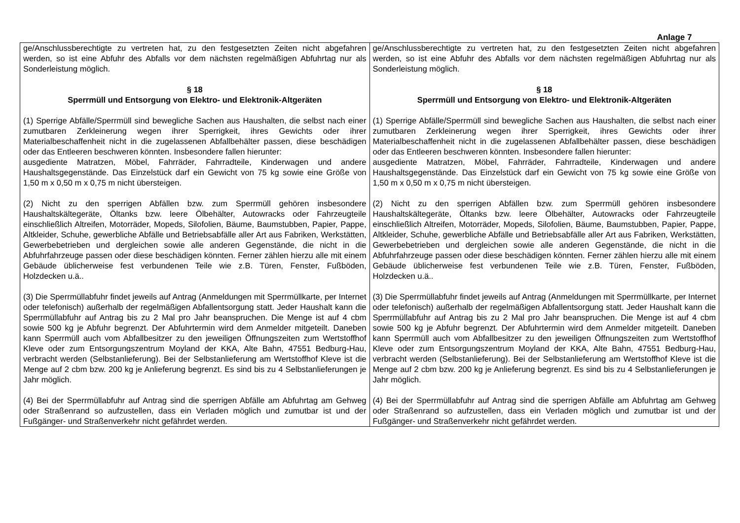Anlage 7
| ge/Anschlussberechtigte zu vertreten hat, zu den festgesetzten Zeiten nicht abgefahren werden, so ist eine Abfuhr des Abfalls vor dem nächsten regelmäßigen Abfuhrtag nur als Sonderleistung möglich. § 18 Sperrmüll und Entsorgung von Elektro- und Elektronik-Altgeräten (1) Sperrige Abfälle/Sperrmüll sind bewegliche Sachen aus Haushalten, die selbst nach einer zumutbaren Zerkleinerung wegen ihrer Sperrigkeit, ihres Gewichts oder ihrer Materialbeschaffenheit nicht in die zugelassenen Abfallbehälter passen, diese beschädigen oder das Entleeren beschweren könnten. Insbesondere fallen hierunter: ausgediente Matratzen, Möbel, Fahrräder, Fahrradteile, Kinderwagen und andere Haushaltsgegenstände. Das Einzelstück darf ein Gewicht von 75 kg sowie eine Größe von 1,50 m x 0,50 m x 0,75 m nicht übersteigen. (2) Nicht zu den sperrigen Abfällen bzw. zum Sperrmüll gehören insbesondere Haushaltskältegeräte, Öltanks bzw. leere Ölbehälter, Autowracks oder Fahrzeugteile einschließlich Altreifen, Motorräder, Mopeds, Silofolien, Bäume, Baumstubben, Papier, Pappe, Altkleider, Schuhe, gewerbliche Abfälle und Betriebsabfälle aller Art aus Fabriken, Werkstätten, Gewerbebetrieben und dergleichen sowie alle anderen Gegenstände, die nicht in die Abfuhrfahrzeuge passen oder diese beschädigen könnten. Ferner zählen hierzu alle mit einem Gebäude üblicherweise fest verbundenen Teile wie z.B. Türen, Fenster, Fußböden, Holzdecken u.ä.. (3) Die Sperrmüllabfuhr findet jeweils auf Antrag (Anmeldungen mit Sperrmüllkarte, per Internet oder telefonisch) außerhalb der regelmäßigen Abfallentsorgung statt. Jeder Haushalt kann die Sperrmüllabfuhr auf Antrag bis zu 2 Mal pro Jahr beanspruchen. Die Menge ist auf 4 cbm sowie 500 kg je Abfuhr begrenzt. Der Abfuhrtermin wird dem Anmelder mitgeteilt. Daneben kann Sperrmüll auch vom Abfallbesitzer zu den jeweiligen Öffnungszeiten zum Wertstoffhof Kleve oder zum Entsorgungszentrum Moyland der KKA, Alte Bahn, 47551 Bedburg-Hau, verbracht werden (Selbstanlieferung). Bei der Selbstanlieferung am Wertstoffhof Kleve ist die Menge auf 2 cbm bzw. 200 kg je Anlieferung begrenzt. Es sind bis zu 4 Selbstanlieferungen je Jahr möglich. (4) Bei der Sperrmüllabfuhr auf Antrag sind die sperrigen Abfälle am Abfuhrtag am Gehweg oder Straßenrand so aufzustellen, dass ein Verladen möglich und zumutbar ist und der Fußgänger- und Straßenverkehr nicht gefährdet werden. | ge/Anschlussberechtigte zu vertreten hat, zu den festgesetzten Zeiten nicht abgefahren werden, so ist eine Abfuhr des Abfalls vor dem nächsten regelmäßigen Abfuhrtag nur als Sonderleistung möglich. § 18 Sperrmüll und Entsorgung von Elektro- und Elektronik-Altgeräten (1) Sperrige Abfälle/Sperrmüll sind bewegliche Sachen aus Haushalten, die selbst nach einer zumutbaren Zerkleinerung wegen ihrer Sperrigkeit, ihres Gewichts oder ihrer Materialbeschaffenheit nicht in die zugelassenen Abfallbehälter passen, diese beschädigen oder das Entleeren beschweren könnten. Insbesondere fallen hierunter: ausgediente Matratzen, Möbel, Fahrräder, Fahrradteile, Kinderwagen und andere Haushaltsgegenstände. Das Einzelstück darf ein Gewicht von 75 kg sowie eine Größe von 1,50 m x 0,50 m x 0,75 m nicht übersteigen. (2) Nicht zu den sperrigen Abfällen bzw. zum Sperrmüll gehören insbesondere Haushaltskältegeräte, Öltanks bzw. leere Ölbehälter, Autowracks oder Fahrzeugteile einschließlich Altreifen, Motorräder, Mopeds, Silofolien, Bäume, Baumstubben, Papier, Pappe, Altkleider, Schuhe, gewerbliche Abfälle und Betriebsabfälle aller Art aus Fabriken, Werkstätten, Gewerbebetrieben und dergleichen sowie alle anderen Gegenstände, die nicht in die Abfuhrfahrzeuge passen oder diese beschädigen könnten. Ferner zählen hierzu alle mit einem Gebäude üblicherweise fest verbundenen Teile wie z.B. Türen, Fenster, Fußböden, Holzdecken u.ä.. (3) Die Sperrmüllabfuhr findet jeweils auf Antrag (Anmeldungen mit Sperrmüllkarte, per Internet oder telefonisch) außerhalb der regelmäßigen Abfallentsorgung statt. Jeder Haushalt kann die Sperrmüllabfuhr auf Antrag bis zu 2 Mal pro Jahr beanspruchen. Die Menge ist auf 4 cbm sowie 500 kg je Abfuhr begrenzt. Der Abfuhrtermin wird dem Anmelder mitgeteilt. Daneben kann Sperrmüll auch vom Abfallbesitzer zu den jeweiligen Öffnungszeiten zum Wertstoffhof Kleve oder zum Entsorgungszentrum Moyland der KKA, Alte Bahn, 47551 Bedburg-Hau, verbracht werden (Selbstanlieferung). Bei der Selbstanlieferung am Wertstoffhof Kleve ist die Menge auf 2 cbm bzw. 200 kg je Anlieferung begrenzt. Es sind bis zu 4 Selbstanlieferungen je Jahr möglich. (4) Bei der Sperrmüllabfuhr auf Antrag sind die sperrigen Abfälle am Abfuhrtag am Gehweg oder Straßenrand so aufzustellen, dass ein Verladen möglich und zumutbar ist und der Fußgänger- und Straßenverkehr nicht gefährdet werden. |